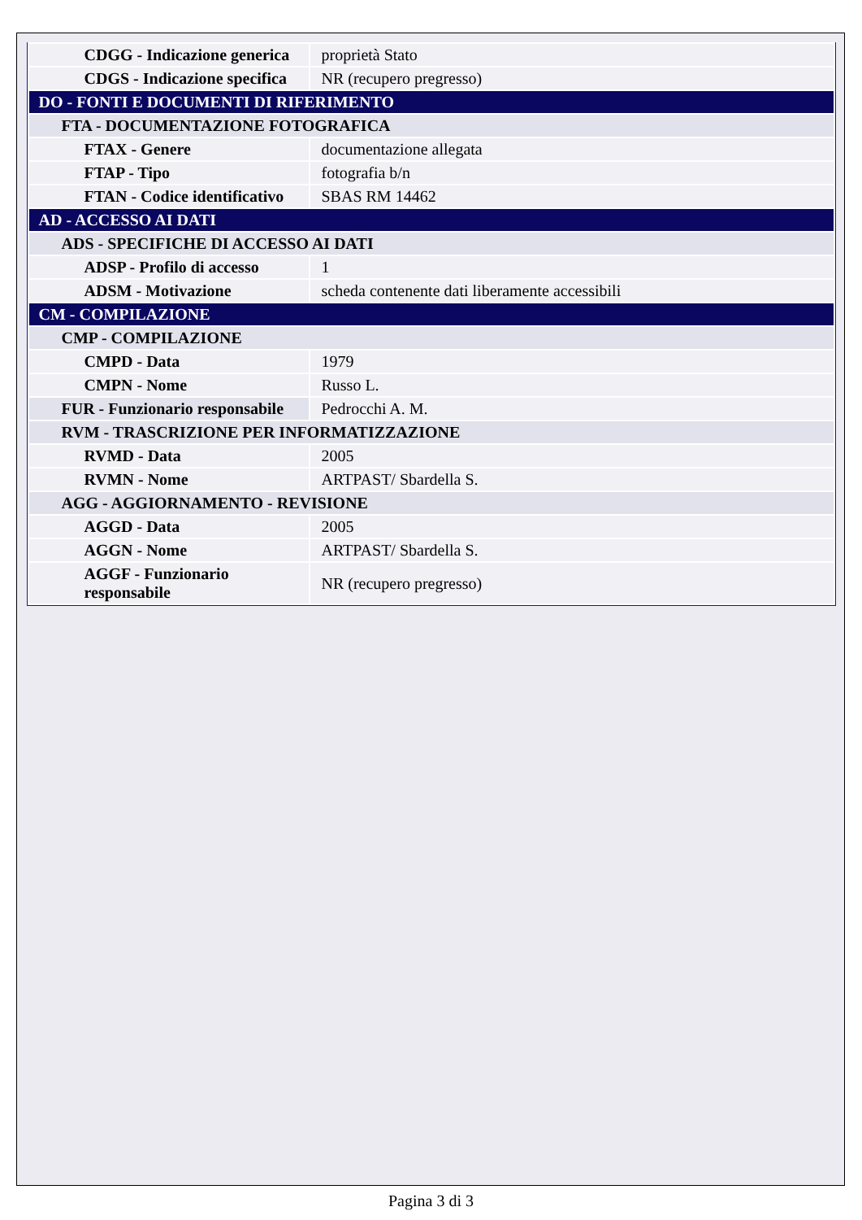| CDGG - Indicazione generica | proprietà Stato |
| CDGS - Indicazione specifica | NR (recupero pregresso) |
| DO - FONTI E DOCUMENTI DI RIFERIMENTO | |
| FTA - DOCUMENTAZIONE FOTOGRAFICA | |
| FTAX - Genere | documentazione allegata |
| FTAP - Tipo | fotografia b/n |
| FTAN - Codice identificativo | SBAS RM 14462 |
| AD - ACCESSO AI DATI | |
| ADS - SPECIFICHE DI ACCESSO AI DATI | |
| ADSP - Profilo di accesso | 1 |
| ADSM - Motivazione | scheda contenente dati liberamente accessibili |
| CM - COMPILAZIONE | |
| CMP - COMPILAZIONE | |
| CMPD - Data | 1979 |
| CMPN - Nome | Russo L. |
| FUR - Funzionario responsabile | Pedrocchi A. M. |
| RVM - TRASCRIZIONE PER INFORMATIZZAZIONE | |
| RVMD - Data | 2005 |
| RVMN - Nome | ARTPAST/ Sbardella S. |
| AGG - AGGIORNAMENTO - REVISIONE | |
| AGGD - Data | 2005 |
| AGGN - Nome | ARTPAST/ Sbardella S. |
| AGGF - Funzionario responsabile | NR (recupero pregresso) |
Pagina 3 di 3